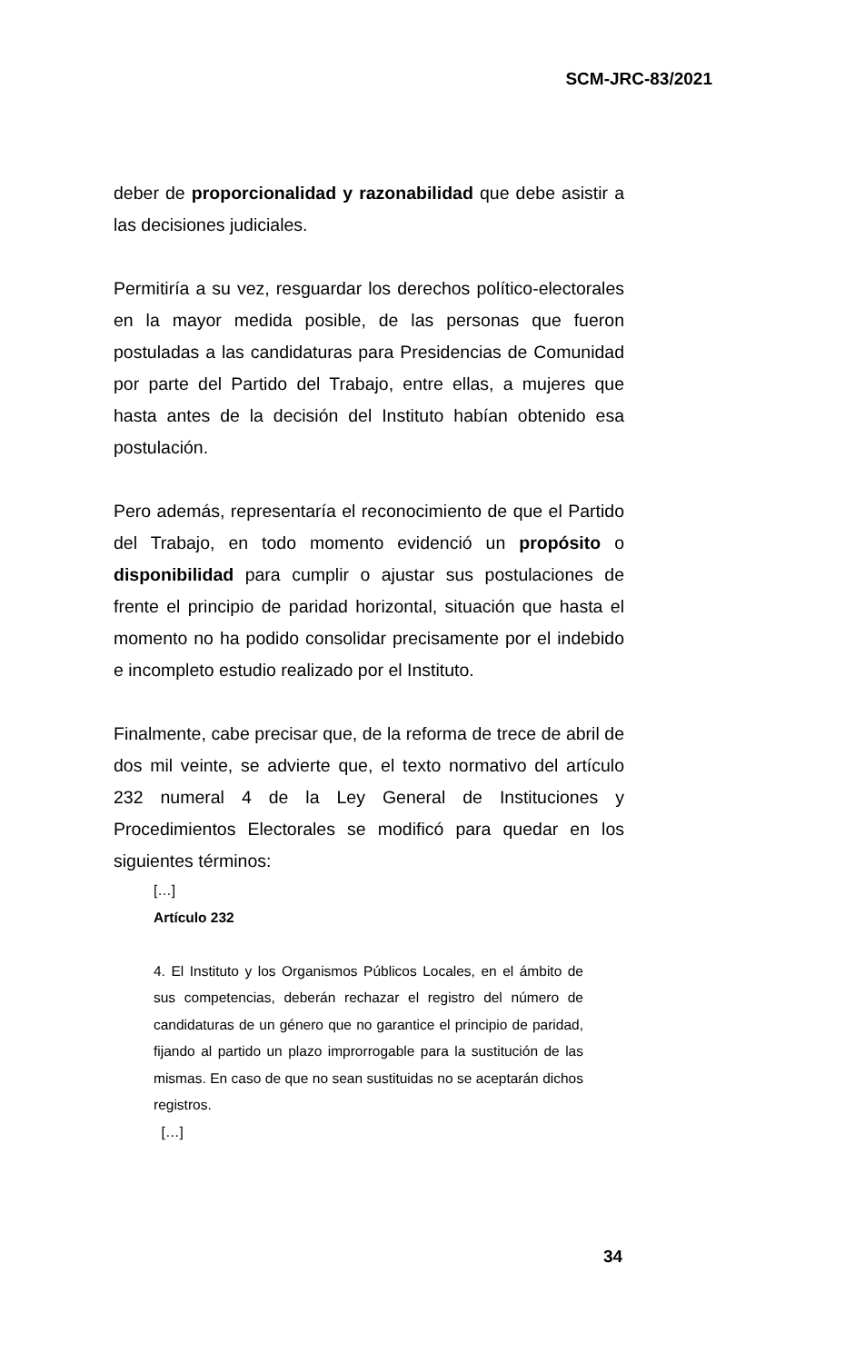SCM-JRC-83/2021
deber de proporcionalidad y razonabilidad que debe asistir a las decisiones judiciales.
Permitiría a su vez, resguardar los derechos político-electorales en la mayor medida posible, de las personas que fueron postuladas a las candidaturas para Presidencias de Comunidad por parte del Partido del Trabajo, entre ellas, a mujeres que hasta antes de la decisión del Instituto habían obtenido esa postulación.
Pero además, representaría el reconocimiento de que el Partido del Trabajo, en todo momento evidenció un propósito o disponibilidad para cumplir o ajustar sus postulaciones de frente el principio de paridad horizontal, situación que hasta el momento no ha podido consolidar precisamente por el indebido e incompleto estudio realizado por el Instituto.
Finalmente, cabe precisar que, de la reforma de trece de abril de dos mil veinte, se advierte que, el texto normativo del artículo 232 numeral 4 de la Ley General de Instituciones y Procedimientos Electorales se modificó para quedar en los siguientes términos:
[…]
Artículo 232
4. El Instituto y los Organismos Públicos Locales, en el ámbito de sus competencias, deberán rechazar el registro del número de candidaturas de un género que no garantice el principio de paridad, fijando al partido un plazo improrrogable para la sustitución de las mismas. En caso de que no sean sustituidas no se aceptarán dichos registros.
[…]
34